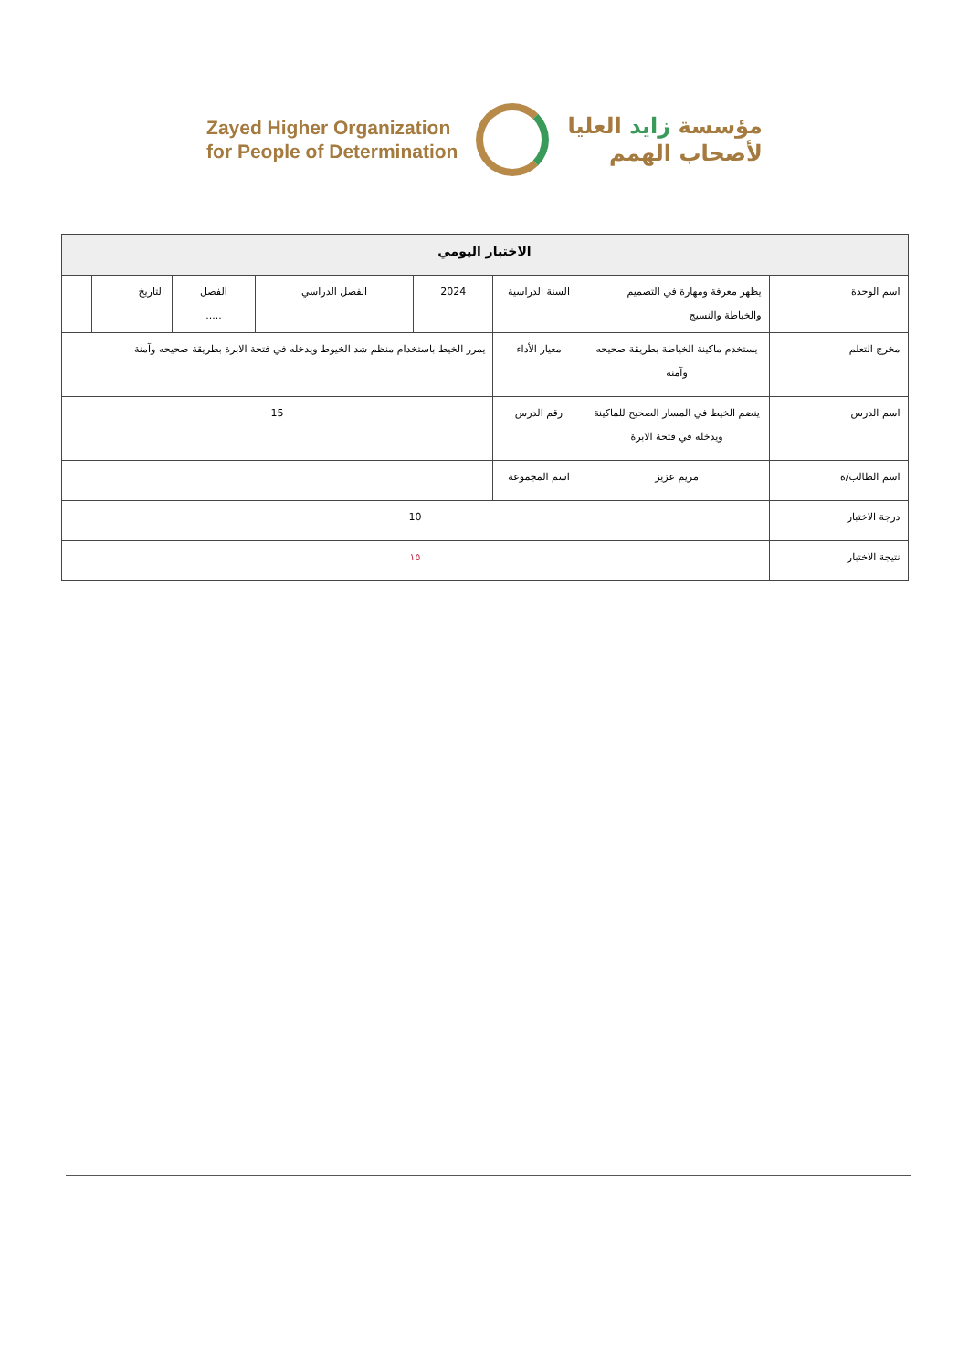Zayed Higher Organization
for People of Determination
مؤسسة زايد العليا
لأصحاب الهمم
| الاختبار اليومي | | | | | | | |
| اسم الوحدة | يظهر معرفة ومهارة في التصميم والخياطة والنسيج | السنة الدراسية | 2024 | الفصل الدراسي | الفصل ..... | التاريخ | |
| مخرج التعلم | يستخدم ماكينة الخياطة بطريقة صحيحه وآمنه | معيار الأداء | يمرر الخيط باستخدام منظم شد الخيوط ويدخله في فتحة الابرة بطريقة صحيحه وآمنة | | | | |
| اسم الدرس | ينضم الخيط في المسار الصحيح للماكينة ويدخله في فتحة الابرة | رقم الدرس | 15 | | | | |
| اسم الطالب/ة | مريم عزيز | اسم المجموعة | | | | | |
| درجة الاختبار | 10 | | | | | | |
| نتيجة الاختبار | ١٥ | | | | | | |